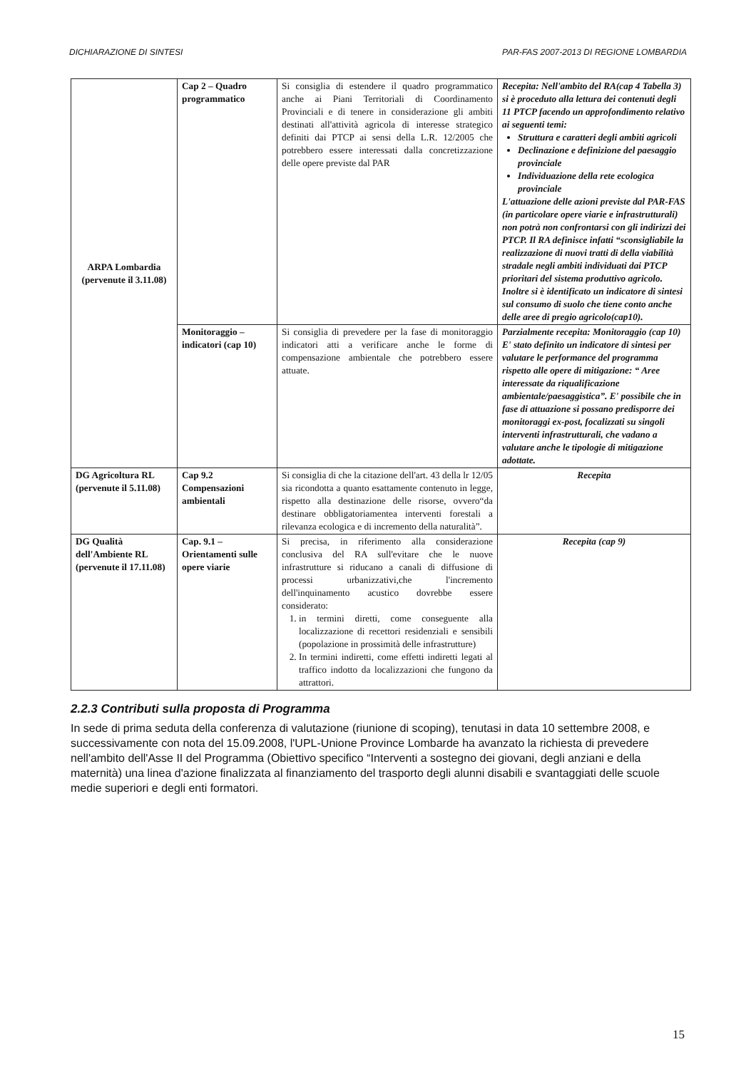DICHIARAZIONE DI SINTESI PAR-FAS 2007-2013 DI REGIONE LOMBARDIA
| ARPA Lombardia (pervenute il 3.11.08) | Cap 2 – Quadro programmatico | Si consiglia di estendere il quadro programmatico anche ai Piani Territoriali di Coordinamento Provinciali e di tenere in considerazione gli ambiti destinati all'attività agricola di interesse strategico definiti dai PTCP ai sensi della L.R. 12/2005 che potrebbero essere interessati dalla concretizzazione delle opere previste dal PAR | Recepita: Nell'ambito del RA(cap 4 Tabella 3) si è proceduto alla lettura dei contenuti degli 11 PTCP facendo un approfondimento relativo ai seguenti temi: Struttura e caratteri degli ambiti agricoli Declinazione e definizione del paesaggio provinciale Individuazione della rete ecologica provinciale L'attuazione delle azioni previste dal PAR-FAS (in particolare opere viarie e infrastrutturali) non potrà non confrontarsi con gli indirizzi dei PTCP. Il RA definisce infatti “sconsigliabile la realizzazione di nuovi tratti di della viabilità stradale negli ambiti individuati dai PTCP prioritari del sistema produttivo agricolo. Inoltre si è identificato un indicatore di sintesi sul consumo di suolo che tiene conto anche delle aree di pregio agricolo(cap10). |
| | Monitoraggio – indicatori (cap 10) | Si consiglia di prevedere per la fase di monitoraggio indicatori atti a verificare anche le forme di compensazione ambientale che potrebbero essere attuate. | Parzialmente recepita: Monitoraggio (cap 10) E' stato definito un indicatore di sintesi per valutare le performance del programma rispetto alle opere di mitigazione: “ Aree interessate da riqualificazione ambientale/paesaggistica”. E' possibile che in fase di attuazione si possano predisporre dei monitoraggi ex-post, focalizzati su singoli interventi infrastrutturali, che vadano a valutare anche le tipologie di mitigazione adottate. |
| DG Agricoltura RL (pervenute il 5.11.08) | Cap 9.2 Compensazioni ambientali | Si consiglia di che la citazione dell'art. 43 della lr 12/05 sia ricondotta a quanto esattamente contenuto in legge, rispetto alla destinazione delle risorse, ovvero“da destinare obbligatoriamentea interventi forestali a rilevanza ecologica e di incremento della naturalità”. | Recepita |
| DG Qualità dell'Ambiente RL (pervenute il 17.11.08) | Cap. 9.1 – Orientamenti sulle opere viarie | Si precisa, in riferimento alla considerazione conclusiva del RA sull'evitare che le nuove infrastrutture si riducano a canali di diffusione di processi urbanizzativi,che l'incremento dell'inquinamento acustico dovrebbe essere considerato: 1. in termini diretti, come conseguente alla localizzazione di recettori residenziali e sensibili (popolazione in prossimità delle infrastrutture) 2. In termini indiretti, come effetti indiretti legati al traffico indotto da localizzazioni che fungono da attrattori. | Recepita (cap 9) |
2.2.3 Contributi sulla proposta di Programma
In sede di prima seduta della conferenza di valutazione (riunione di scoping), tenutasi in data 10 settembre 2008, e successivamente con nota del 15.09.2008, l'UPL-Unione Province Lombarde ha avanzato la richiesta di prevedere nell'ambito dell'Asse II del Programma (Obiettivo specifico “Interventi a sostegno dei giovani, degli anziani e della maternità) una linea d'azione finalizzata al finanziamento del trasporto degli alunni disabili e svantaggiati delle scuole medie superiori e degli enti formatori.
15